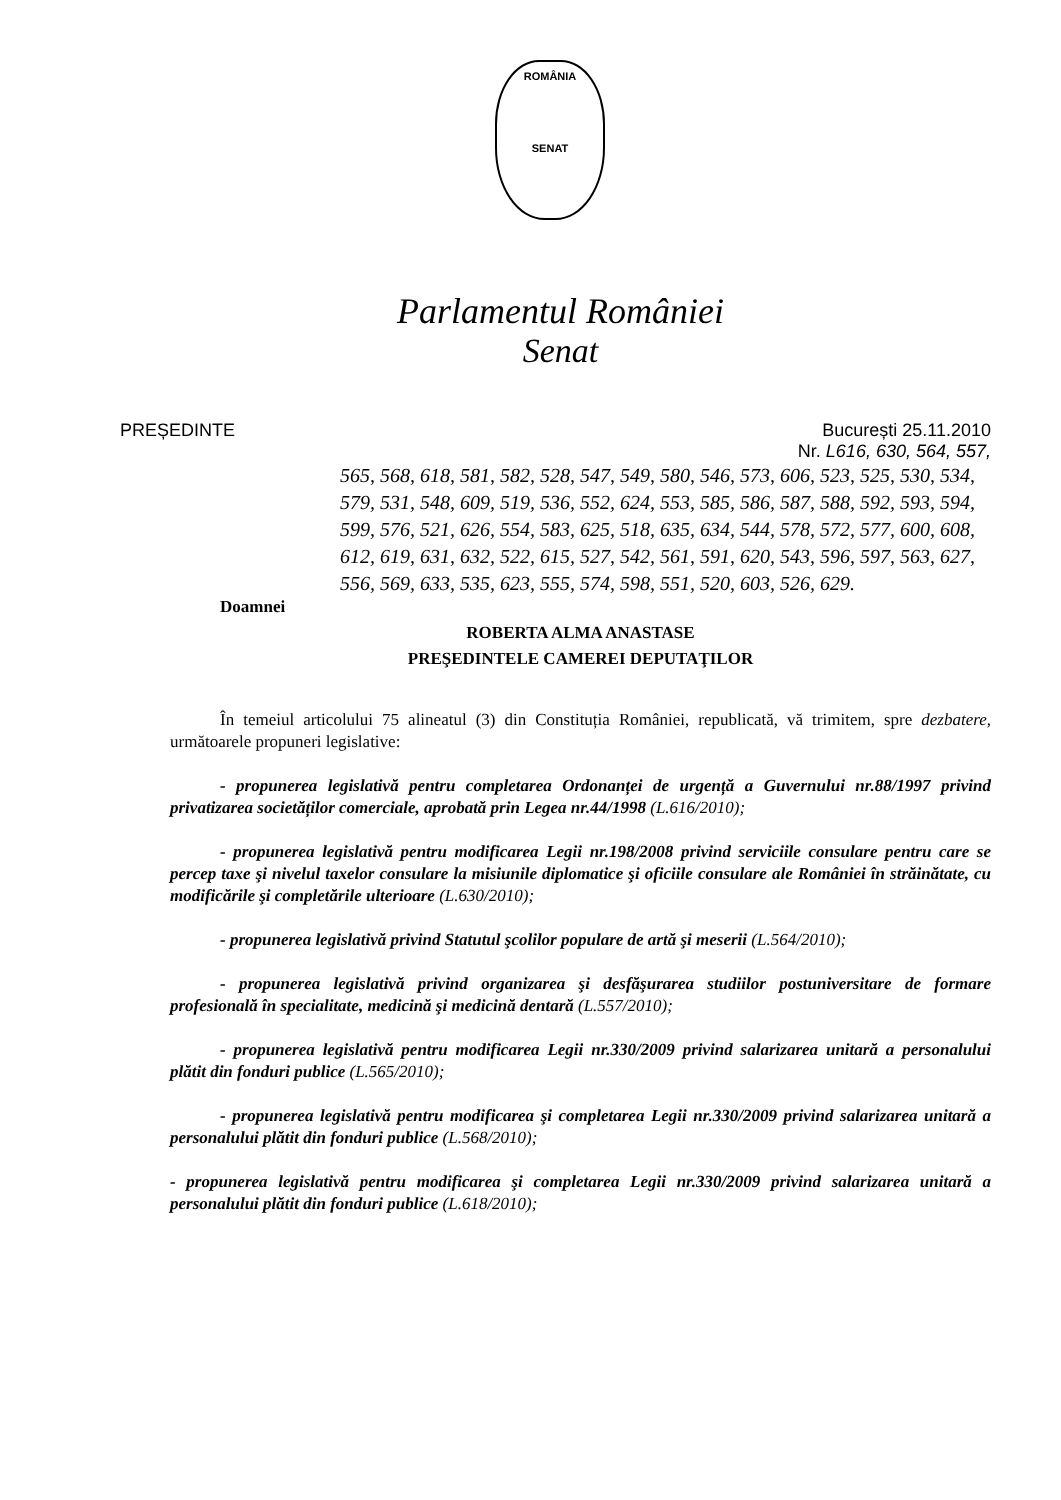ROMÂNIA
SENAT
Parlamentul României
Senat
PREȘEDINTE București 25.11.2010
Nr. L616, 630, 564, 557,
565, 568, 618, 581, 582, 528, 547, 549, 580, 546, 573, 606, 523, 525, 530, 534, 579, 531, 548, 609, 519, 536, 552, 624, 553, 585, 586, 587, 588, 592, 593, 594, 599, 576, 521, 626, 554, 583, 625, 518, 635, 634, 544, 578, 572, 577, 600, 608, 612, 619, 631, 632, 522, 615, 527, 542, 561, 591, 620, 543, 596, 597, 563, 627, 556, 569, 633, 535, 623, 555, 574, 598, 551, 520, 603, 526, 629.
Doamnei
ROBERTA ALMA ANASTASE
PREŞEDINTELE CAMEREI DEPUTAŢILOR
În temeiul articolului 75 alineatul (3) din Constituția României, republicată, vă trimitem, spre dezbatere, următoarele propuneri legislative:
- propunerea legislativă pentru completarea Ordonanței de urgență a Guvernului nr.88/1997 privind privatizarea societăților comerciale, aprobată prin Legea nr.44/1998 (L.616/2010);
- propunerea legislativă pentru modificarea Legii nr.198/2008 privind serviciile consulare pentru care se percep taxe şi nivelul taxelor consulare la misiunile diplomatice şi oficiile consulare ale României în străinătate, cu modificările şi completările ulterioare (L.630/2010);
- propunerea legislativă privind Statutul şcolilor populare de artă şi meserii (L.564/2010);
- propunerea legislativă privind organizarea şi desfăşurarea studiilor postuniversitare de formare profesională în specialitate, medicină şi medicină dentară (L.557/2010);
- propunerea legislativă pentru modificarea Legii nr.330/2009 privind salarizarea unitară a personalului plătit din fonduri publice (L.565/2010);
- propunerea legislativă pentru modificarea şi completarea Legii nr.330/2009 privind salarizarea unitară a personalului plătit din fonduri publice (L.568/2010);
- propunerea legislativă pentru modificarea şi completarea Legii nr.330/2009 privind salarizarea unitară a personalului plătit din fonduri publice (L.618/2010);